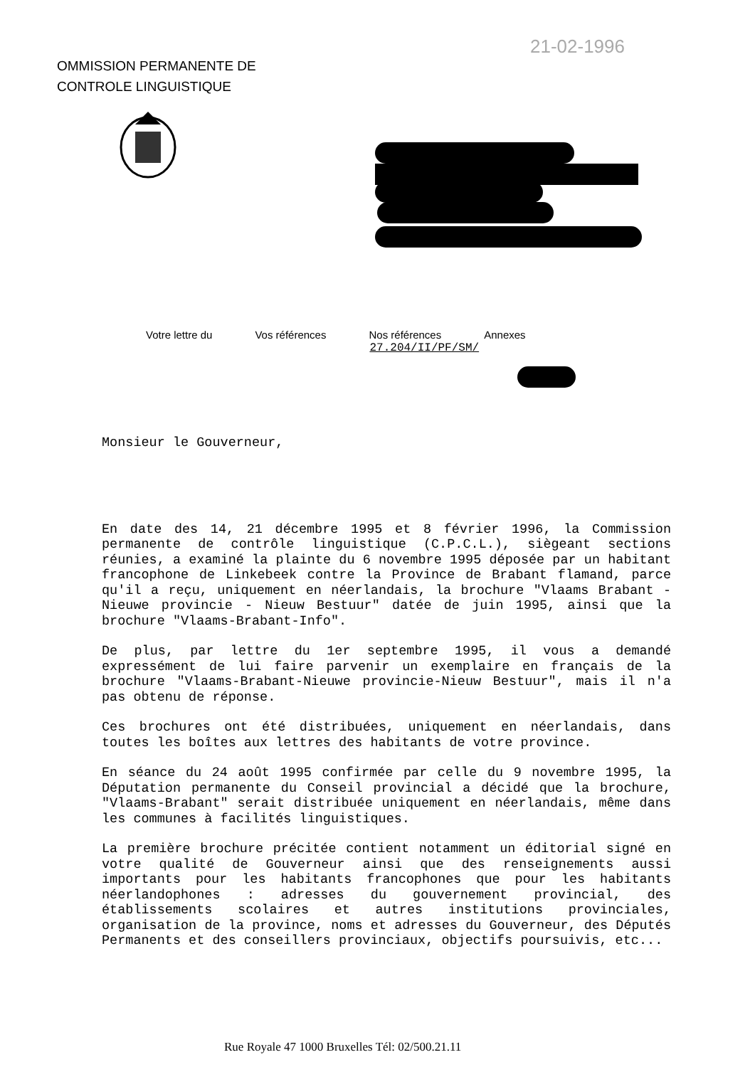21-02-1996
OMMISSION PERMANENTE DE
CONTROLE LINGUISTIQUE
| Votre lettre du | Vos références | Nos références | Annexes |
| --- | --- | --- | --- |
| | | 27.204/II/PF/SM/ | |
Monsieur le Gouverneur,
En date des 14, 21 décembre 1995 et 8 février 1996, la Commission permanente de contrôle linguistique (C.P.C.L.), siègeant sections réunies, a examiné la plainte du 6 novembre 1995 déposée par un habitant francophone de Linkebeek contre la Province de Brabant flamand, parce qu'il a reçu, uniquement en néerlandais, la brochure "Vlaams Brabant - Nieuwe provincie - Nieuw Bestuur" datée de juin 1995, ainsi que la brochure "Vlaams-Brabant-Info".
De plus, par lettre du 1er septembre 1995, il vous a demandé expressément de lui faire parvenir un exemplaire en français de la brochure "Vlaams-Brabant-Nieuwe provincie-Nieuw Bestuur", mais il n'a pas obtenu de réponse.
Ces brochures ont été distribuées, uniquement en néerlandais, dans toutes les boîtes aux lettres des habitants de votre province.
En séance du 24 août 1995 confirmée par celle du 9 novembre 1995, la Députation permanente du Conseil provincial a décidé que la brochure, "Vlaams-Brabant" serait distribuée uniquement en néerlandais, même dans les communes à facilités linguistiques.
La première brochure précitée contient notamment un éditorial signé en votre qualité de Gouverneur ainsi que des renseignements aussi importants pour les habitants francophones que pour les habitants néerlandophones : adresses du gouvernement provincial, des établissements scolaires et autres institutions provinciales, organisation de la province, noms et adresses du Gouverneur, des Députés Permanents et des conseillers provinciaux, objectifs poursuivis, etc...
Rue Royale 47 1000 Bruxelles Tél: 02/500.21.11